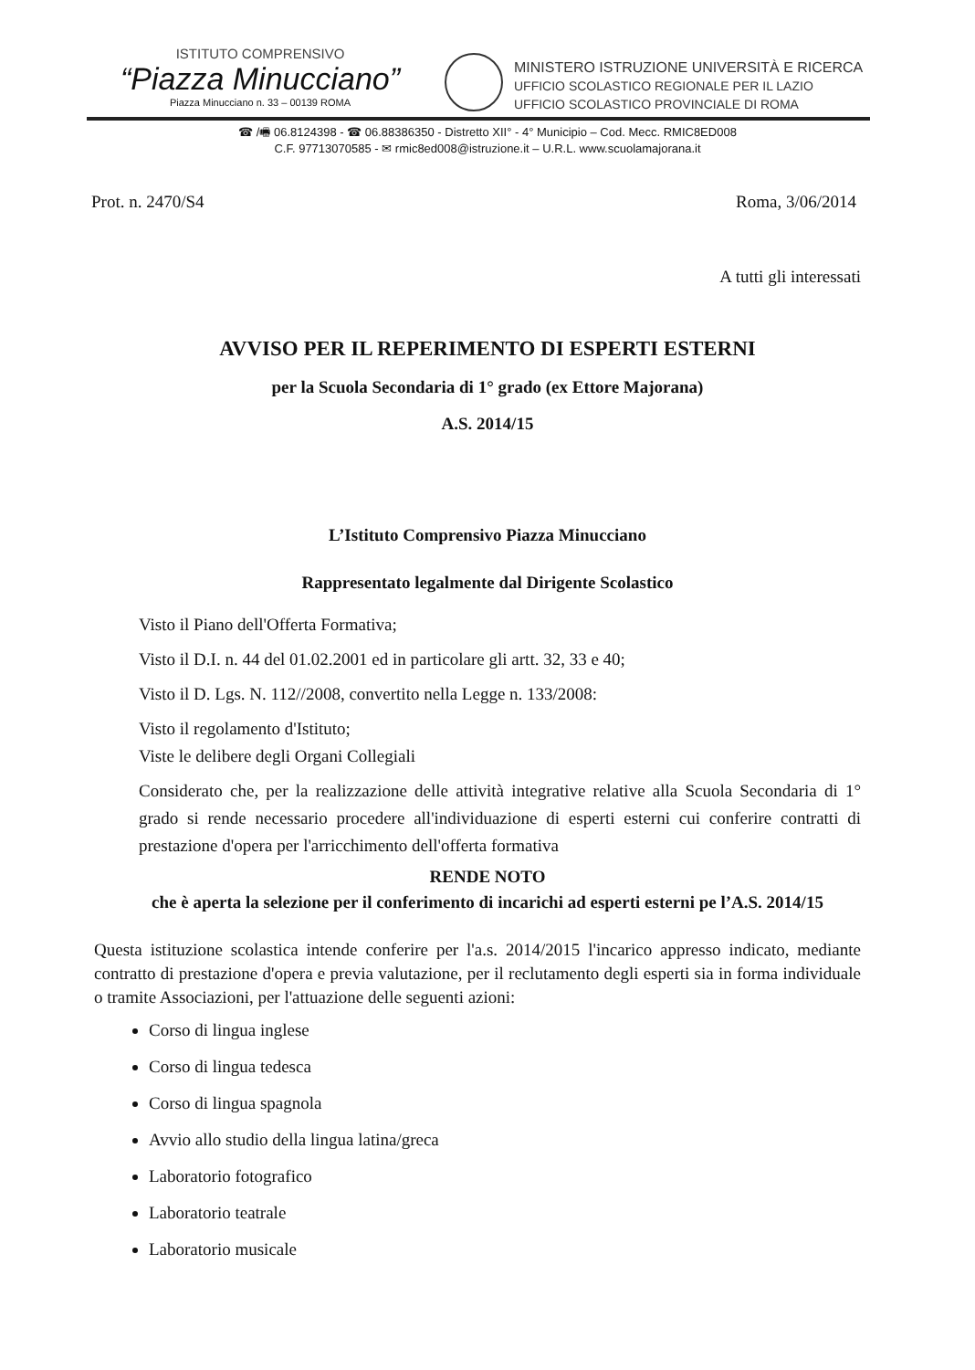ISTITUTO COMPRENSIVO
“Piazza Minucciano”
Piazza Minucciano n. 33 – 00139 ROMA
MINISTERO ISTRUZIONE UNIVERSITÀ E RICERCA
UFFICIO SCOLASTICO REGIONALE PER IL LAZIO
UFFICIO SCOLASTICO PROVINCIALE DI ROMA
☎ /🖷 06.8124398 - ☎ 06.88386350 - Distretto XII° - 4° Municipio – Cod. Mecc. RMIC8ED008
C.F. 97713070585 - ✉ rmic8ed008@istruzione.it – U.R.L. www.scuolamajorana.it
Prot. n. 2470/S4 Roma, 3/06/2014
A tutti gli interessati
AVVISO PER IL REPERIMENTO DI ESPERTI ESTERNI
per la Scuola Secondaria di 1° grado (ex Ettore Majorana)
A.S. 2014/15
L’Istituto Comprensivo Piazza Minucciano
Rappresentato legalmente dal Dirigente Scolastico
Visto il Piano dell'Offerta Formativa;
Visto il D.I. n. 44 del 01.02.2001 ed in particolare gli artt. 32, 33 e 40;
Visto il D. Lgs. N. 112//2008, convertito nella Legge n. 133/2008:
Visto il regolamento d'Istituto;
Viste le delibere degli Organi Collegiali
Considerato che, per la realizzazione delle attività integrative relative alla Scuola Secondaria di 1° grado si rende necessario procedere all'individuazione di esperti esterni cui conferire contratti di prestazione d'opera per l'arricchimento dell'offerta formativa
RENDE NOTO
che è aperta la selezione per il conferimento di incarichi ad esperti esterni pe l’A.S. 2014/15
Questa istituzione scolastica intende conferire per l'a.s. 2014/2015 l'incarico appresso indicato, mediante contratto di prestazione d'opera e previa valutazione, per il reclutamento degli esperti sia in forma individuale o tramite Associazioni, per l'attuazione delle seguenti azioni:
Corso di lingua inglese
Corso di lingua tedesca
Corso di lingua spagnola
Avvio allo studio della lingua latina/greca
Laboratorio fotografico
Laboratorio teatrale
Laboratorio musicale